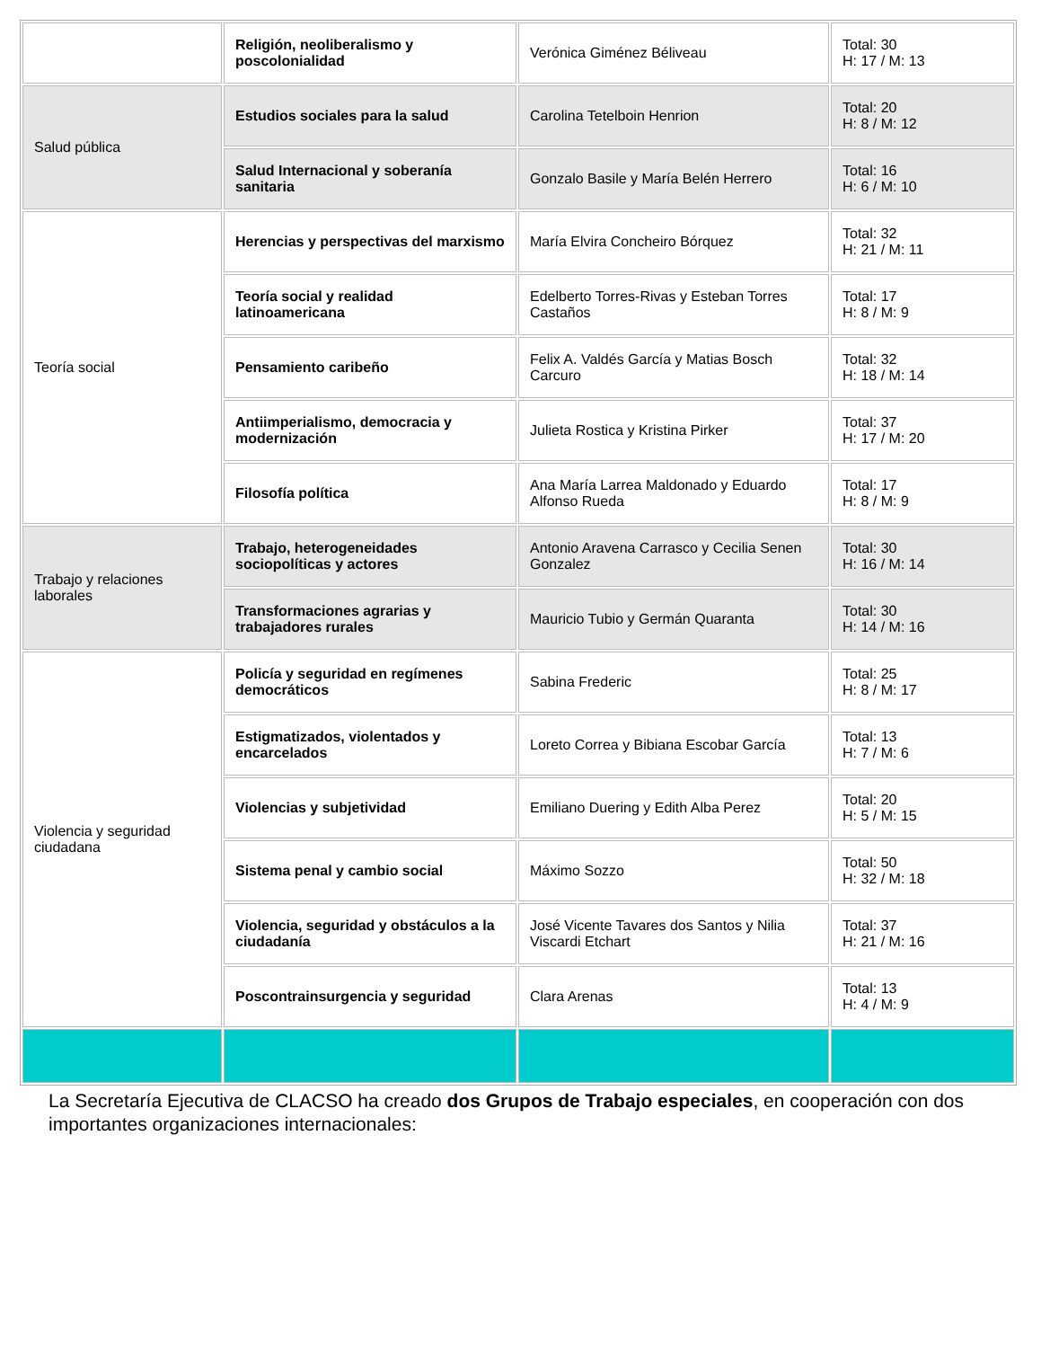| | Religión, neoliberalismo y poscolonialidad | Verónica Giménez Béliveau | Total: 30 H: 17 / M: 13 |
| Salud pública | Estudios sociales para la salud | Carolina Tetelboin Henrion | Total: 20 H: 8 / M: 12 |
| | Salud Internacional y soberanía sanitaria | Gonzalo Basile y María Belén Herrero | Total: 16 H: 6 / M: 10 |
| Teoría social | Herencias y perspectivas del marxismo | María Elvira Concheiro Bórquez | Total: 32 H: 21 / M: 11 |
| | Teoría social y realidad latinoamericana | Edelberto Torres-Rivas y Esteban Torres Castaños | Total: 17 H: 8 / M: 9 |
| | Pensamiento caribeño | Felix A. Valdés García y Matias Bosch Carcuro | Total: 32 H: 18 / M: 14 |
| | Antiimperialismo, democracia y modernización | Julieta Rostica y Kristina Pirker | Total: 37 H: 17 / M: 20 |
| | Filosofía política | Ana María Larrea Maldonado y Eduardo Alfonso Rueda | Total: 17 H: 8 / M: 9 |
| Trabajo y relaciones laborales | Trabajo, heterogeneidades sociopolíticas y actores | Antonio Aravena Carrasco y Cecilia Senen Gonzalez | Total: 30 H: 16 / M: 14 |
| | Transformaciones agrarias y trabajadores rurales | Mauricio Tubio y Germán Quaranta | Total: 30 H: 14 / M: 16 |
| Violencia y seguridad ciudadana | Policía y seguridad en regímenes democráticos | Sabina Frederic | Total: 25 H: 8 / M: 17 |
| | Estigmatizados, violentados y encarcelados | Loreto Correa y Bibiana Escobar García | Total: 13 H: 7 / M: 6 |
| | Violencias y subjetividad | Emiliano Duering y Edith Alba Perez | Total: 20 H: 5 / M: 15 |
| | Sistema penal y cambio social | Máximo Sozzo | Total: 50 H: 32 / M: 18 |
| | Violencia, seguridad y obstáculos a la ciudadanía | José Vicente Tavares dos Santos y Nilia Viscardi Etchart | Total: 37 H: 21 / M: 16 |
| | Poscontrainsurgencia y seguridad | Clara Arenas | Total: 13 H: 4 / M: 9 |
La Secretaría Ejecutiva de CLACSO ha creado dos Grupos de Trabajo especiales, en cooperación con dos importantes organizaciones internacionales: